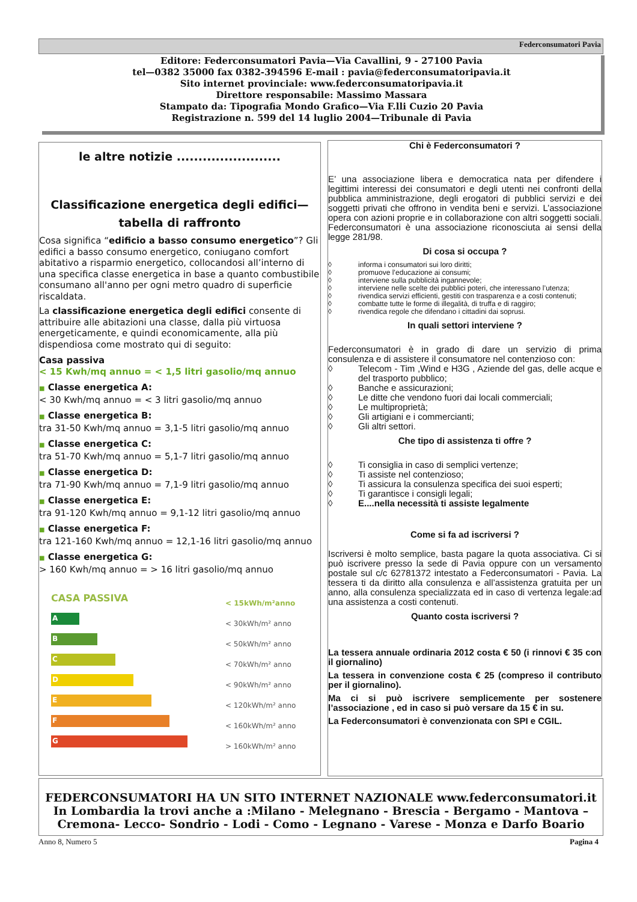Federconsumatori Pavia
Editore: Federconsumatori Pavia—Via Cavallini, 9 - 27100 Pavia
tel—0382 35000 fax 0382-394596 E-mail : pavia@federconsumatoripavia.it
Sito internet provinciale: www.federconsumatoripavia.it
Direttore responsabile: Massimo Massara
Stampato da: Tipografia Mondo Grafico—Via F.lli Cuzio 20 Pavia
Registrazione n. 599 del 14 luglio 2004—Tribunale di Pavia
le altre notizie ........................
Classificazione energetica degli edifici—tabella di raffronto
Cosa significa “edificio a basso consumo energetico”? Gli edifici a basso consumo energetico, coniugano comfort abitativo a risparmio energetico, collocandosi all’interno di una specifica classe energetica in base a quanto combustibile consumano all'anno per ogni metro quadro di superficie riscaldata.
La classificazione energetica degli edifici consente di attribuire alle abitazioni una classe, dalla più virtuosa energeticamente, e quindi economicamente, alla più dispendiosa come mostrato qui di seguito:
Casa passiva
< 15 Kwh/mq annuo = < 1,5 litri gasolio/mq annuo
■ Classe energetica A:
< 30 Kwh/mq annuo = < 3 litri gasolio/mq annuo
■ Classe energetica B:
tra 31-50 Kwh/mq annuo = 3,1-5 litri gasolio/mq annuo
■ Classe energetica C:
tra 51-70 Kwh/mq annuo = 5,1-7 litri gasolio/mq annuo
■ Classe energetica D:
tra 71-90 Kwh/mq annuo = 7,1-9 litri gasolio/mq annuo
■ Classe energetica E:
tra 91-120 Kwh/mq annuo = 9,1-12 litri gasolio/mq annuo
■ Classe energetica F:
tra 121-160 Kwh/mq annuo = 12,1-16 litri gasolio/mq annuo
■ Classe energetica G:
> 160 Kwh/mq annuo = > 16 litri gasolio/mq annuo
CASA PASSIVA
A
B
C
D
E
F
G
< 15kWh/m²anno
< 30kWh/m² anno
< 50kWh/m² anno
< 70kWh/m² anno
< 90kWh/m² anno
< 120kWh/m² anno
< 160kWh/m² anno
> 160kWh/m² anno
Chi è Federconsumatori ?
E’ una associazione libera e democratica nata per difendere i legittimi interessi dei consumatori e degli utenti nei confronti della pubblica amministrazione, degli erogatori di pubblici servizi e dei soggetti privati che offrono in vendita beni e servizi. L’associazione opera con azioni proprie e in collaborazione con altri soggetti sociali. Federconsumatori è una associazione riconosciuta ai sensi della legge 281/98.
Di cosa si occupa ?
◊ informa i consumatori sui loro diritti;
◊ promuove l’educazione ai consumi;
◊ interviene sulla pubblicità ingannevole;
◊ interviene nelle scelte dei pubblici poteri, che interessano l’utenza;
◊ rivendica servizi efficienti, gestiti con trasparenza e a costi contenuti;
◊ combatte tutte le forme di illegalità, di truffa e di raggiro;
◊ rivendica regole che difendano i cittadini dai soprusi.
In quali settori interviene ?
Federconsumatori è in grado di dare un servizio di prima consulenza e di assistere il consumatore nel contenzioso con:
◊ Telecom - Tim ,Wind e H3G , Aziende del gas, delle acque e del trasporto pubblico;
◊ Banche e assicurazioni;
◊ Le ditte che vendono fuori dai locali commerciali;
◊ Le multiproprietà;
◊ Gli artigiani e i commercianti;
◊ Gli altri settori.
Che tipo di assistenza ti offre ?
◊ Ti consiglia in caso di semplici vertenze;
◊ Ti assiste nel contenzioso;
◊ Ti assicura la consulenza specifica dei suoi esperti;
◊ Ti garantisce i consigli legali;
◊ E....nella necessità ti assiste legalmente
Come si fa ad iscriversi ?
Iscriversi è molto semplice, basta pagare la quota associativa. Ci si può iscrivere presso la sede di Pavia oppure con un versamento postale sul c/c 62781372 intestato a Federconsumatori - Pavia. La tessera ti da diritto alla consulenza e all’assistenza gratuita per un anno, alla consulenza specializzata ed in caso di vertenza legale:ad una assistenza a costi contenuti.
Quanto costa iscriversi ?
La tessera annuale ordinaria 2012 costa € 50 (i rinnovi € 35 con il giornalino)
La tessera in convenzione costa € 25 (compreso il contributo per il giornalino).
Ma ci si può iscrivere semplicemente per sostenere l’associazione , ed in caso si può versare da 15 € in su.
La Federconsumatori è convenzionata con SPI e CGIL.
FEDERCONSUMATORI HA UN SITO INTERNET NAZIONALE www.federconsumatori.it
In Lombardia la trovi anche a :Milano - Melegnano - Brescia - Bergamo - Mantova – Cremona- Lecco- Sondrio - Lodi - Como - Legnano - Varese - Monza e Darfo Boario
Anno 8, Numero 5 Pagina 4